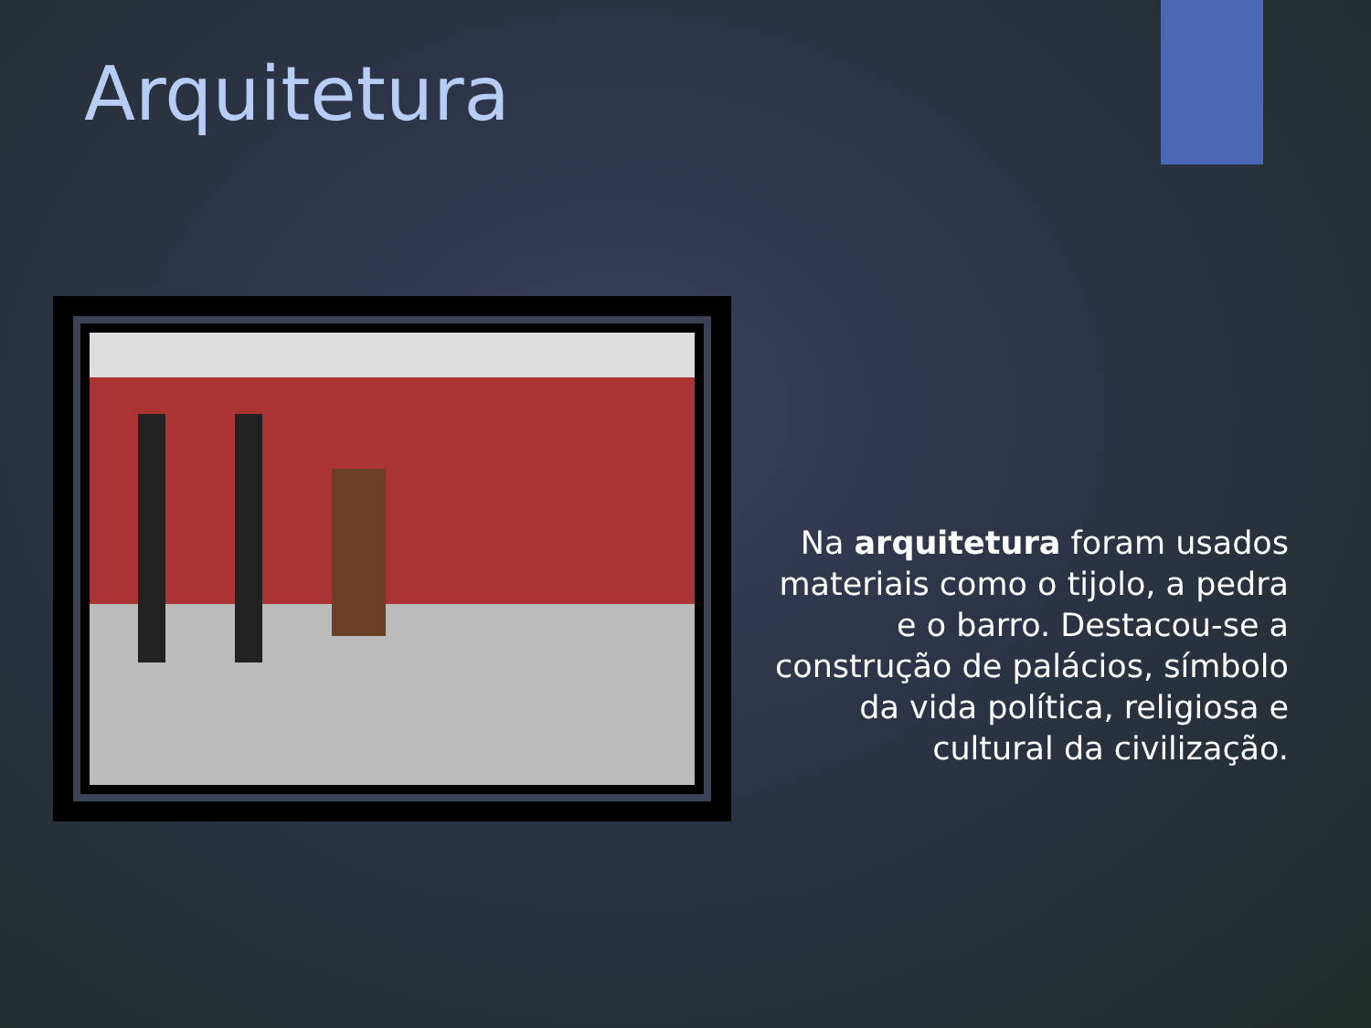Arquitetura
Na arquitetura foram usados materiais como o tijolo, a pedra e o barro. Destacou-se a construção de palácios, símbolo da vida política, religiosa e cultural da civilização.